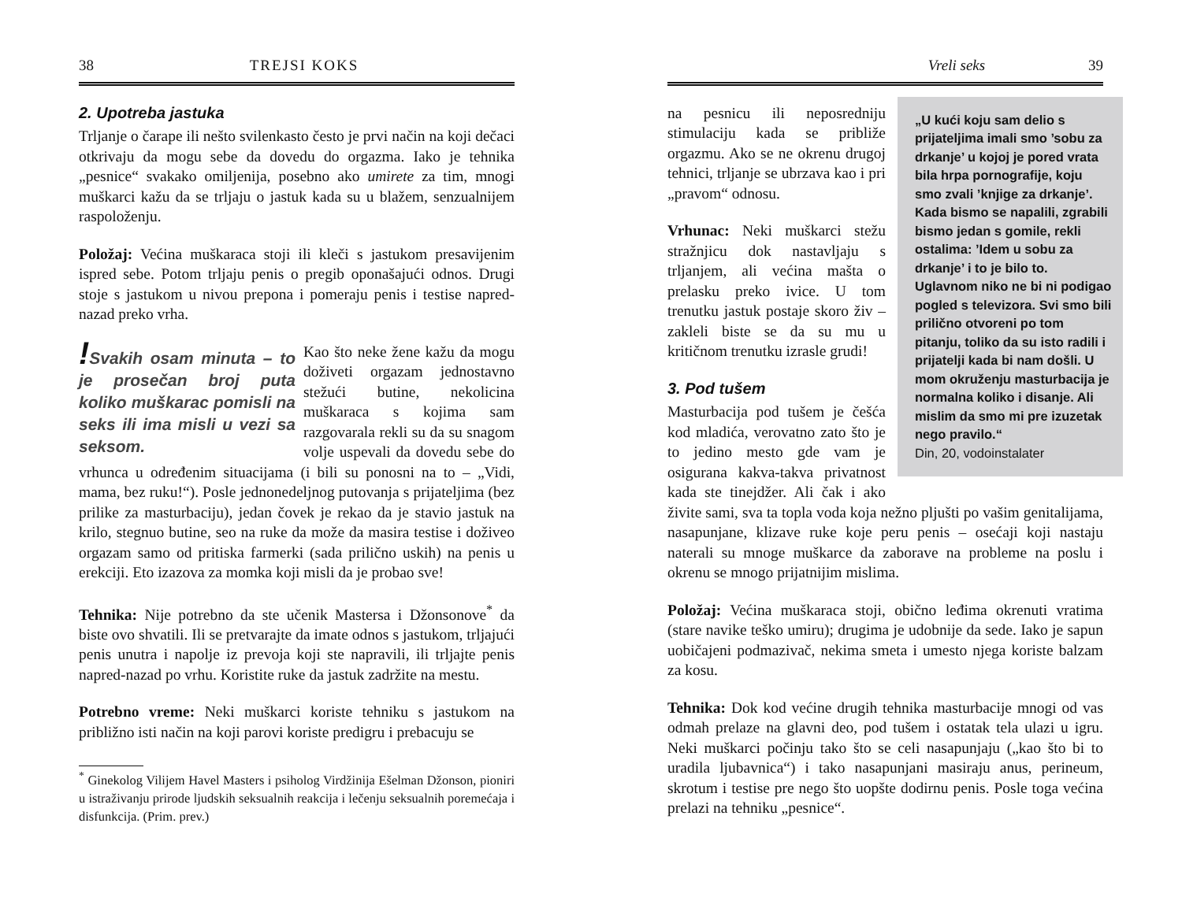38 TREJSI KOKS
2. Upotreba jastuka
Trljanje o čarape ili nešto svilenkasto često je prvi način na koji dečaci otkrivaju da mogu sebe da dovedu do orgazma. Iako je tehnika „pesnice“ svakako omiljenija, posebno ako umirete za tim, mnogi muškarci kažu da se trljaju o jastuk kada su u blažem, senzualnijem raspoloženju.
Položaj: Većina muškaraca stoji ili kleči s jastukom presavijenim ispred sebe. Potom trljaju penis o pregib oponašajući odnos. Drugi stoje s jastukom u nivou prepona i pomeraju penis i testise napred-nazad preko vrha.
!Svakih osam minuta – to je prosečan broj puta koliko muškarac pomisli na seks ili ima misli u vezi sa seksom.
Kao što neke žene kažu da mogu doživeti orgazam jednostavno stežući butine, nekolicina muškaraca s kojima sam razgovarala rekli su da su snagom volje uspevali da dovedu sebe do vrhunca u određenim situacijama (i bili su ponosni na to – „Vidi, mama, bez ruku!“). Posle jednonedeljnog putovanja s prijateljima (bez prilike za masturbaciju), jedan čovek je rekao da je stavio jastuk na krilo, stegnuo butine, seo na ruke da može da masira testise i doživeo orgazam samo od pritiska farmerki (sada prilično uskih) na penis u erekciji. Eto izazova za momka koji misli da je probao sve!
Tehnika: Nije potrebno da ste učenik Mastersa i Džonsonove<sup>*</sup> da biste ovo shvatili. Ili se pretvarajte da imate odnos s jastukom, trljajući penis unutra i napolje iz prevoja koji ste napravili, ili trljajte penis napred-nazad po vrhu. Koristite ruke da jastuk zadržite na mestu.
Potrebno vreme: Neki muškarci koriste tehniku s jastukom na približno isti način na koji parovi koriste predigru i prebacuju se
<sup>*</sup> Ginekolog Vilijem Havel Masters i psiholog Virdžinija Ešelman Džonson, pioniri u istraživanju prirode ljudskih seksualnih reakcija i lečenju seksualnih poremećaja i disfunkcija. (Prim. prev.)
Vreli seks 39
„U kući koju sam delio s prijateljima imali smo ’sobu za drkanje’ u kojoj je pored vrata bila hrpa pornografije, koju smo zvali ’knjige za drkanje’. Kada bismo se napalili, zgrabili bismo jedan s gomile, rekli ostalima: ’Idem u sobu za drkanje’ i to je bilo to. Uglavnom niko ne bi ni podigao pogled s televizora. Svi smo bili prilično otvoreni po tom pitanju, toliko da su isto radili i prijatelji kada bi nam došli. U mom okruženju masturbacija je normalna koliko i disanje. Ali mislim da smo mi pre izuzetak nego pravilo.“
Din, 20, vodoinstalater
na pesnicu ili neposredniju stimulaciju kada se približe orgazmu. Ako se ne okrenu drugoj tehnici, trljanje se ubrzava kao i pri „pravom“ odnosu.
Vrhunac: Neki muškarci stežu stražnjicu dok nastavljaju s trljanjem, ali većina mašta o prelasku preko ivice. U tom trenutku jastuk postaje skoro živ – zakleli biste se da su mu u kritičnom trenutku izrasle grudi!
3. Pod tušem
Masturbacija pod tušem je češća kod mladića, verovatno zato što je to jedino mesto gde vam je osigurana kakva-takva privatnost kada ste tinejdžer. Ali čak i ako živite sami, sva ta topla voda koja nežno pljušti po vašim genitalijama, nasapunjane, klizave ruke koje peru penis – osećaji koji nastaju naterali su mnoge muškarce da zaborave na probleme na poslu i okrenu se mnogo prijatnijim mislima.
Položaj: Većina muškaraca stoji, obično leđima okrenuti vratima (stare navike teško umiru); drugima je udobnije da sede. Iako je sapun uobičajeni podmazivač, nekima smeta i umesto njega koriste balzam za kosu.
Tehnika: Dok kod većine drugih tehnika masturbacije mnogi od vas odmah prelaze na glavni deo, pod tušem i ostatak tela ulazi u igru. Neki muškarci počinju tako što se celi nasapunjaju („kao što bi to uradila ljubavnica“) i tako nasapunjani masiraju anus, perineum, skrotum i testise pre nego što uopšte dodirnu penis. Posle toga većina prelazi na tehniku „pesnice“.